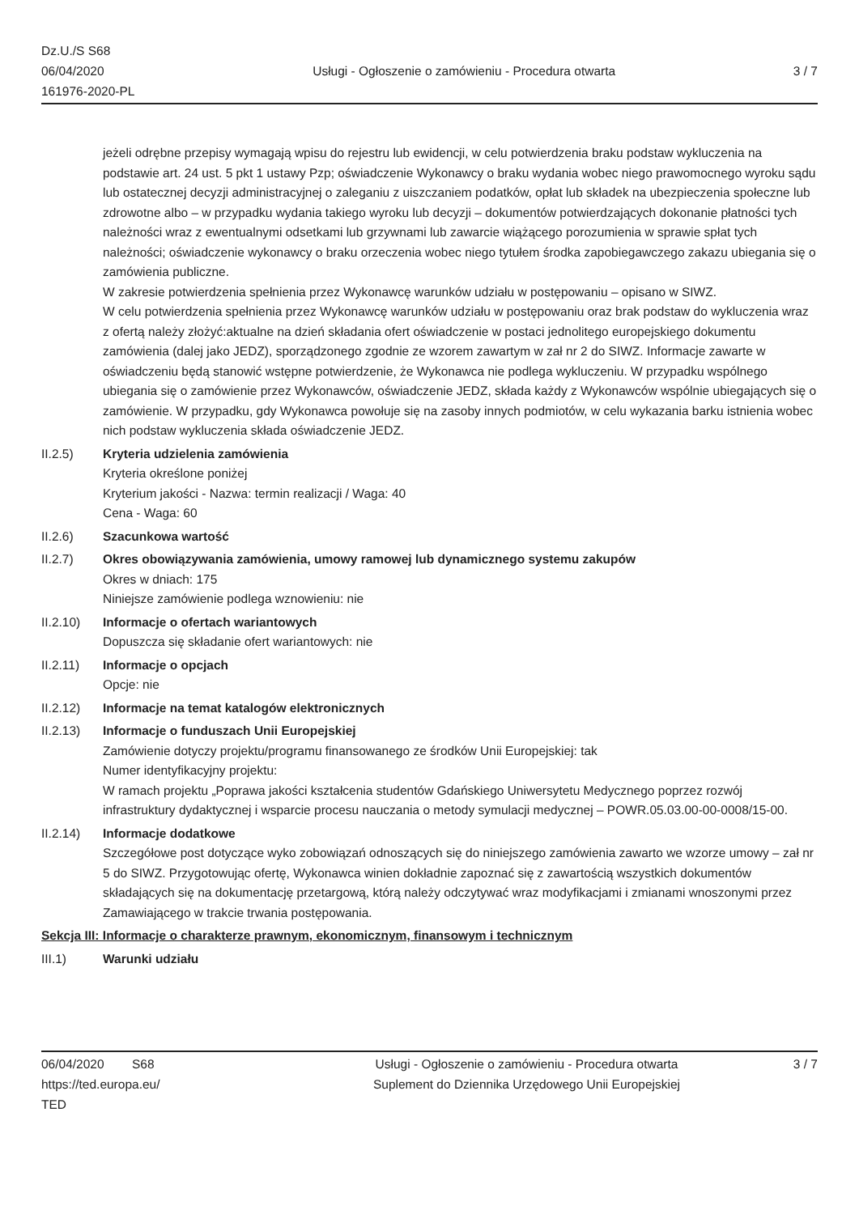Dz.U./S S68
06/04/2020
161976-2020-PL
Usługi - Ogłoszenie o zamówieniu - Procedura otwarta
3 / 7
jeżeli odrębne przepisy wymagają wpisu do rejestru lub ewidencji, w celu potwierdzenia braku podstaw wykluczenia na podstawie art. 24 ust. 5 pkt 1 ustawy Pzp; oświadczenie Wykonawcy o braku wydania wobec niego prawomocnego wyroku sądu lub ostatecznej decyzji administracyjnej o zaleganiu z uiszczaniem podatków, opłat lub składek na ubezpieczenia społeczne lub zdrowotne albo – w przypadku wydania takiego wyroku lub decyzji – dokumentów potwierdzających dokonanie płatności tych należności wraz z ewentualnymi odsetkami lub grzywnami lub zawarcie wiążącego porozumienia w sprawie spłat tych należności; oświadczenie wykonawcy o braku orzeczenia wobec niego tytułem środka zapobiegawczego zakazu ubiegania się o zamówienia publiczne.
W zakresie potwierdzenia spełnienia przez Wykonawcę warunków udziału w postępowaniu – opisano w SIWZ.
W celu potwierdzenia spełnienia przez Wykonawcę warunków udziału w postępowaniu oraz brak podstaw do wykluczenia wraz z ofertą należy złożyć:aktualne na dzień składania ofert oświadczenie w postaci jednolitego europejskiego dokumentu zamówienia (dalej jako JEDZ), sporządzonego zgodnie ze wzorem zawartym w zał nr 2 do SIWZ. Informacje zawarte w oświadczeniu będą stanowić wstępne potwierdzenie, że Wykonawca nie podlega wykluczeniu. W przypadku wspólnego ubiegania się o zamówienie przez Wykonawców, oświadczenie JEDZ, składa każdy z Wykonawców wspólnie ubiegających się o zamówienie. W przypadku, gdy Wykonawca powołuje się na zasoby innych podmiotów, w celu wykazania barku istnienia wobec nich podstaw wykluczenia składa oświadczenie JEDZ.
II.2.5) Kryteria udzielenia zamówienia
Kryteria określone poniżej
Kryterium jakości - Nazwa: termin realizacji / Waga: 40
Cena - Waga: 60
II.2.6) Szacunkowa wartość
II.2.7) Okres obowiązywania zamówienia, umowy ramowej lub dynamicznego systemu zakupów
Okres w dniach: 175
Niniejsze zamówienie podlega wznowieniu: nie
II.2.10) Informacje o ofertach wariantowych
Dopuszcza się składanie ofert wariantowych: nie
II.2.11) Informacje o opcjach
Opcje: nie
II.2.12) Informacje na temat katalogów elektronicznych
II.2.13) Informacje o funduszach Unii Europejskiej
Zamówienie dotyczy projektu/programu finansowanego ze środków Unii Europejskiej: tak
Numer identyfikacyjny projektu:
W ramach projektu „Poprawa jakości kształcenia studentów Gdańskiego Uniwersytetu Medycznego poprzez rozwój infrastruktury dydaktycznej i wsparcie procesu nauczania o metody symulacji medycznej – POWR.05.03.00-00-0008/15-00.
II.2.14) Informacje dodatkowe
Szczegółowe post dotyczące wyko zobowiązań odnoszących się do niniejszego zamówienia zawarto we wzorze umowy – zał nr 5 do SIWZ. Przygotowując ofertę, Wykonawca winien dokładnie zapoznać się z zawartością wszystkich dokumentów składających się na dokumentację przetargową, którą należy odczytywać wraz modyfikacjami i zmianami wnoszonymi przez Zamawiającego w trakcie trwania postępowania.
Sekcja III: Informacje o charakterze prawnym, ekonomicznym, finansowym i technicznym
III.1) Warunki udziału
06/04/2020 S68
https://ted.europa.eu/
TED
Usługi - Ogłoszenie o zamówieniu - Procedura otwarta
Suplement do Dziennika Urzędowego Unii Europejskiej
3 / 7